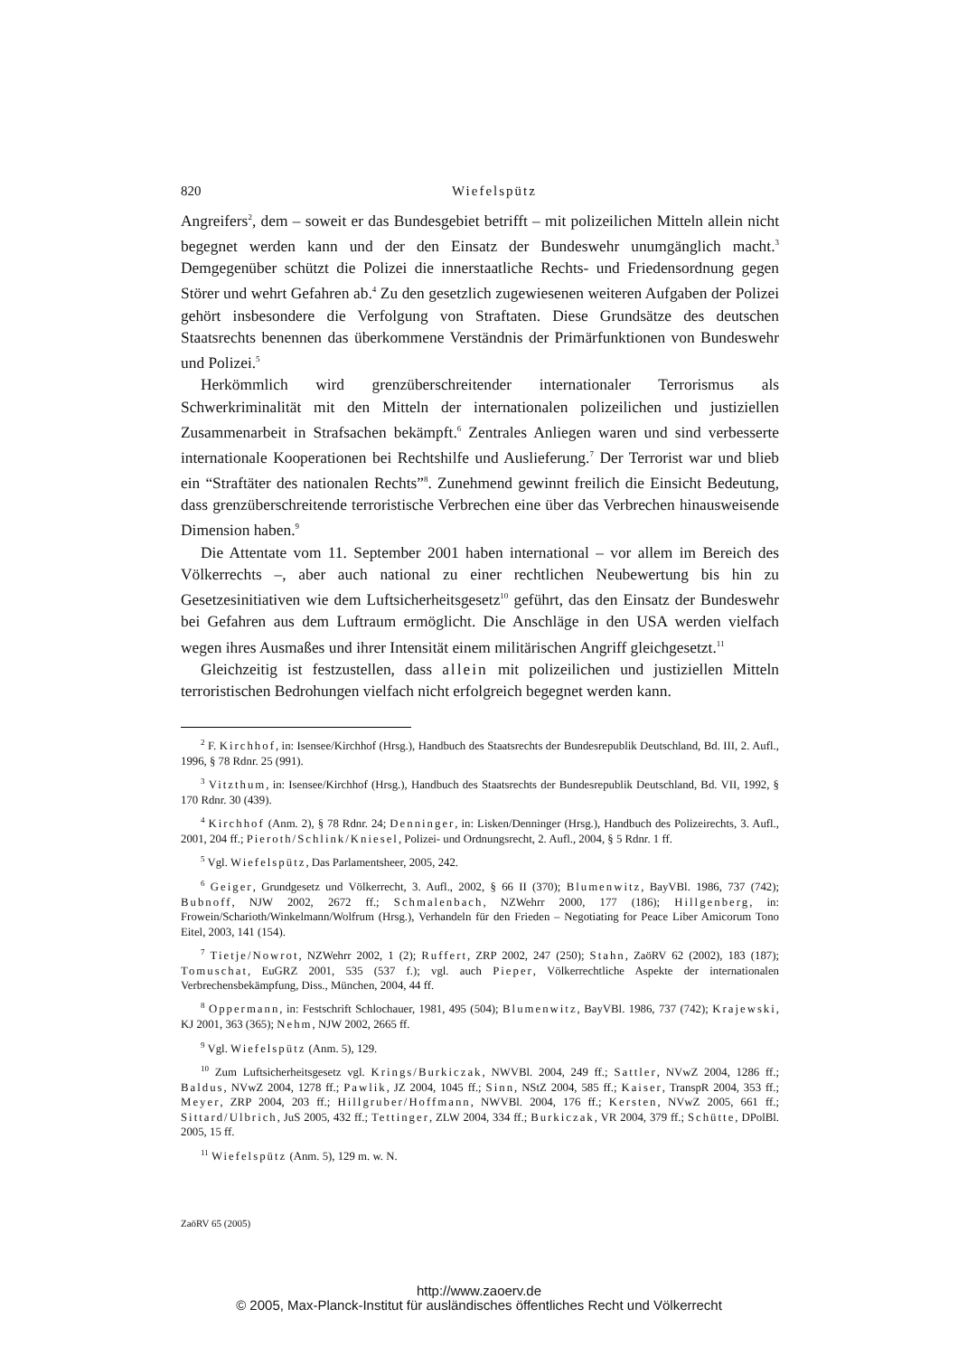820 Wiefelspütz
Angreifers<sup>2</sup>, dem – soweit er das Bundesgebiet betrifft – mit polizeilichen Mitteln allein nicht begegnet werden kann und der den Einsatz der Bundeswehr unumgänglich macht.<sup>3</sup> Demgegenüber schützt die Polizei die innerstaatliche Rechts- und Friedensordnung gegen Störer und wehrt Gefahren ab.<sup>4</sup> Zu den gesetzlich zugewiesenen weiteren Aufgaben der Polizei gehört insbesondere die Verfolgung von Straftaten. Diese Grundsätze des deutschen Staatsrechts benennen das überkommene Verständnis der Primärfunktionen von Bundeswehr und Polizei.<sup>5</sup>
Herkömmlich wird grenzüberschreitender internationaler Terrorismus als Schwerkriminalität mit den Mitteln der internationalen polizeilichen und justiziellen Zusammenarbeit in Strafsachen bekämpft.<sup>6</sup> Zentrales Anliegen waren und sind verbesserte internationale Kooperationen bei Rechtshilfe und Auslieferung.<sup>7</sup> Der Terrorist war und blieb ein “Straftäter des nationalen Rechts”<sup>8</sup>. Zunehmend gewinnt freilich die Einsicht Bedeutung, dass grenzüberschreitende terroristische Verbrechen eine über das Verbrechen hinausweisende Dimension haben.<sup>9</sup>
Die Attentate vom 11. September 2001 haben international – vor allem im Bereich des Völkerrechts –, aber auch national zu einer rechtlichen Neubewertung bis hin zu Gesetzesinitiativen wie dem Luftsicherheitsgesetz<sup>10</sup> geführt, das den Einsatz der Bundeswehr bei Gefahren aus dem Luftraum ermöglicht. Die Anschläge in den USA werden vielfach wegen ihres Ausmaßes und ihrer Intensität einem militärischen Angriff gleichgesetzt.<sup>11</sup>
Gleichzeitig ist festzustellen, dass allein mit polizeilichen und justiziellen Mitteln terroristischen Bedrohungen vielfach nicht erfolgreich begegnet werden kann.
<sup>2</sup> F. Kirchhof, in: Isensee/Kirchhof (Hrsg.), Handbuch des Staatsrechts der Bundesrepublik Deutschland, Bd. III, 2. Aufl., 1996, § 78 Rdnr. 25 (991).
<sup>3</sup> Vitzthum, in: Isensee/Kirchhof (Hrsg.), Handbuch des Staatsrechts der Bundesrepublik Deutschland, Bd. VII, 1992, § 170 Rdnr. 30 (439).
<sup>4</sup> Kirchhof (Anm. 2), § 78 Rdnr. 24; Denninger, in: Lisken/Denninger (Hrsg.), Handbuch des Polizeirechts, 3. Aufl., 2001, 204 ff.; Pieroth/Schlink/Kniesel, Polizei- und Ordnungsrecht, 2. Aufl., 2004, § 5 Rdnr. 1 ff.
<sup>5</sup> Vgl. Wiefelspütz, Das Parlamentsheer, 2005, 242.
<sup>6</sup> Geiger, Grundgesetz und Völkerrecht, 3. Aufl., 2002, § 66 II (370); Blumenwitz, BayVBl. 1986, 737 (742); Bubnoff, NJW 2002, 2672 ff.; Schmalenbach, NZWehrr 2000, 177 (186); Hillgenberg, in: Frowein/Scharioth/Winkelmann/Wolfrum (Hrsg.), Verhandeln für den Frieden – Negotiating for Peace Liber Amicorum Tono Eitel, 2003, 141 (154).
<sup>7</sup> Tietje/Nowrot, NZWehrr 2002, 1 (2); Ruffert, ZRP 2002, 247 (250); Stahn, ZaöRV 62 (2002), 183 (187); Tomuschat, EuGRZ 2001, 535 (537 f.); vgl. auch Pieper, Völkerrechtliche Aspekte der internationalen Verbrechensbekämpfung, Diss., München, 2004, 44 ff.
<sup>8</sup> Oppermann, in: Festschrift Schlochauer, 1981, 495 (504); Blumenwitz, BayVBl. 1986, 737 (742); Krajewski, KJ 2001, 363 (365); Nehm, NJW 2002, 2665 ff.
<sup>9</sup> Vgl. Wiefelspütz (Anm. 5), 129.
<sup>10</sup> Zum Luftsicherheitsgesetz vgl. Krings/Burkiczak, NWVBl. 2004, 249 ff.; Sattler, NVwZ 2004, 1286 ff.; Baldus, NVwZ 2004, 1278 ff.; Pawlik, JZ 2004, 1045 ff.; Sinn, NStZ 2004, 585 ff.; Kaiser, TranspR 2004, 353 ff.; Meyer, ZRP 2004, 203 ff.; Hillgruber/Hoffmann, NWVBl. 2004, 176 ff.; Kersten, NVwZ 2005, 661 ff.; Sittard/Ulbrich, JuS 2005, 432 ff.; Tettinger, ZLW 2004, 334 ff.; Burkiczak, VR 2004, 379 ff.; Schütte, DPolBl. 2005, 15 ff.
<sup>11</sup> Wiefelspütz (Anm. 5), 129 m. w. N.
ZaöRV 65 (2005)
http://www.zaoerv.de
© 2005, Max-Planck-Institut für ausländisches öffentliches Recht und Völkerrecht